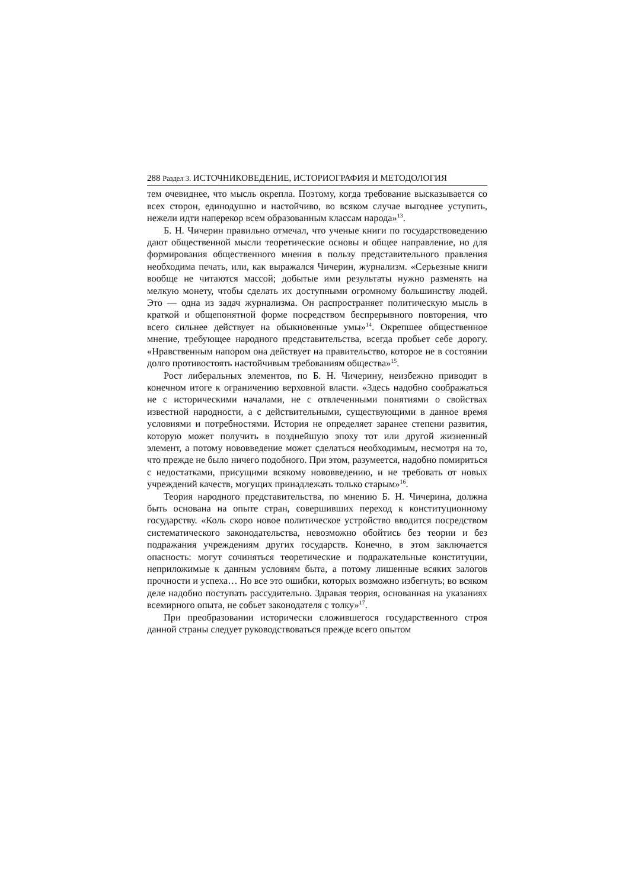288 Раздел 3. ИСТОЧНИКОВЕДЕНИЕ, ИСТОРИОГРАФИЯ И МЕТОДОЛОГИЯ
тем очевиднее, что мысль окрепла. Поэтому, когда требование высказывается со всех сторон, единодушно и настойчиво, во всяком случае выгоднее уступить, нежели идти наперекор всем образованным классам народа»<sup>13</sup>.
Б. Н. Чичерин правильно отмечал, что ученые книги по государствоведению дают общественной мысли теоретические основы и общее направление, но для формирования общественного мнения в пользу представительного правления необходима печать, или, как выражался Чичерин, журнализм. «Серьезные книги вообще не читаются массой; добытые ими результаты нужно разменять на мелкую монету, чтобы сделать их доступными огромному большинству людей. Это — одна из задач журнализма. Он распространяет политическую мысль в краткой и общепонятной форме посредством беспрерывного повторения, что всего сильнее действует на обыкновенные умы»<sup>14</sup>. Окрепшее общественное мнение, требующее народного представительства, всегда пробьет себе дорогу. «Нравственным напором она действует на правительство, которое не в состоянии долго противостоять настойчивым требованиям общества»<sup>15</sup>.
Рост либеральных элементов, по Б. Н. Чичерину, неизбежно приводит в конечном итоге к ограничению верховной власти. «Здесь надобно соображаться не с историческими началами, не с отвлеченными понятиями о свойствах известной народности, а с действительными, существующими в данное время условиями и потребностями. История не определяет заранее степени развития, которую может получить в позднейшую эпоху тот или другой жизненный элемент, а потому нововведение может сделаться необходимым, несмотря на то, что прежде не было ничего подобного. При этом, разумеется, надобно помириться с недостатками, присущими всякому нововведению, и не требовать от новых учреждений качеств, могущих принадлежать только старым»<sup>16</sup>.
Теория народного представительства, по мнению Б. Н. Чичерина, должна быть основана на опыте стран, совершивших переход к конституционному государству. «Коль скоро новое политическое устройство вводится посредством систематического законодательства, невозможно обойтись без теории и без подражания учреждениям других государств. Конечно, в этом заключается опасность: могут сочиняться теоретические и подражательные конституции, неприложимые к данным условиям быта, а потому лишенные всяких залогов прочности и успеха… Но все это ошибки, которых возможно избегнуть; во всяком деле надобно поступать рассудительно. Здравая теория, основанная на указаниях всемирного опыта, не собьет законодателя с толку»<sup>17</sup>.
При преобразовании исторически сложившегося государственного строя данной страны следует руководствоваться прежде всего опытом